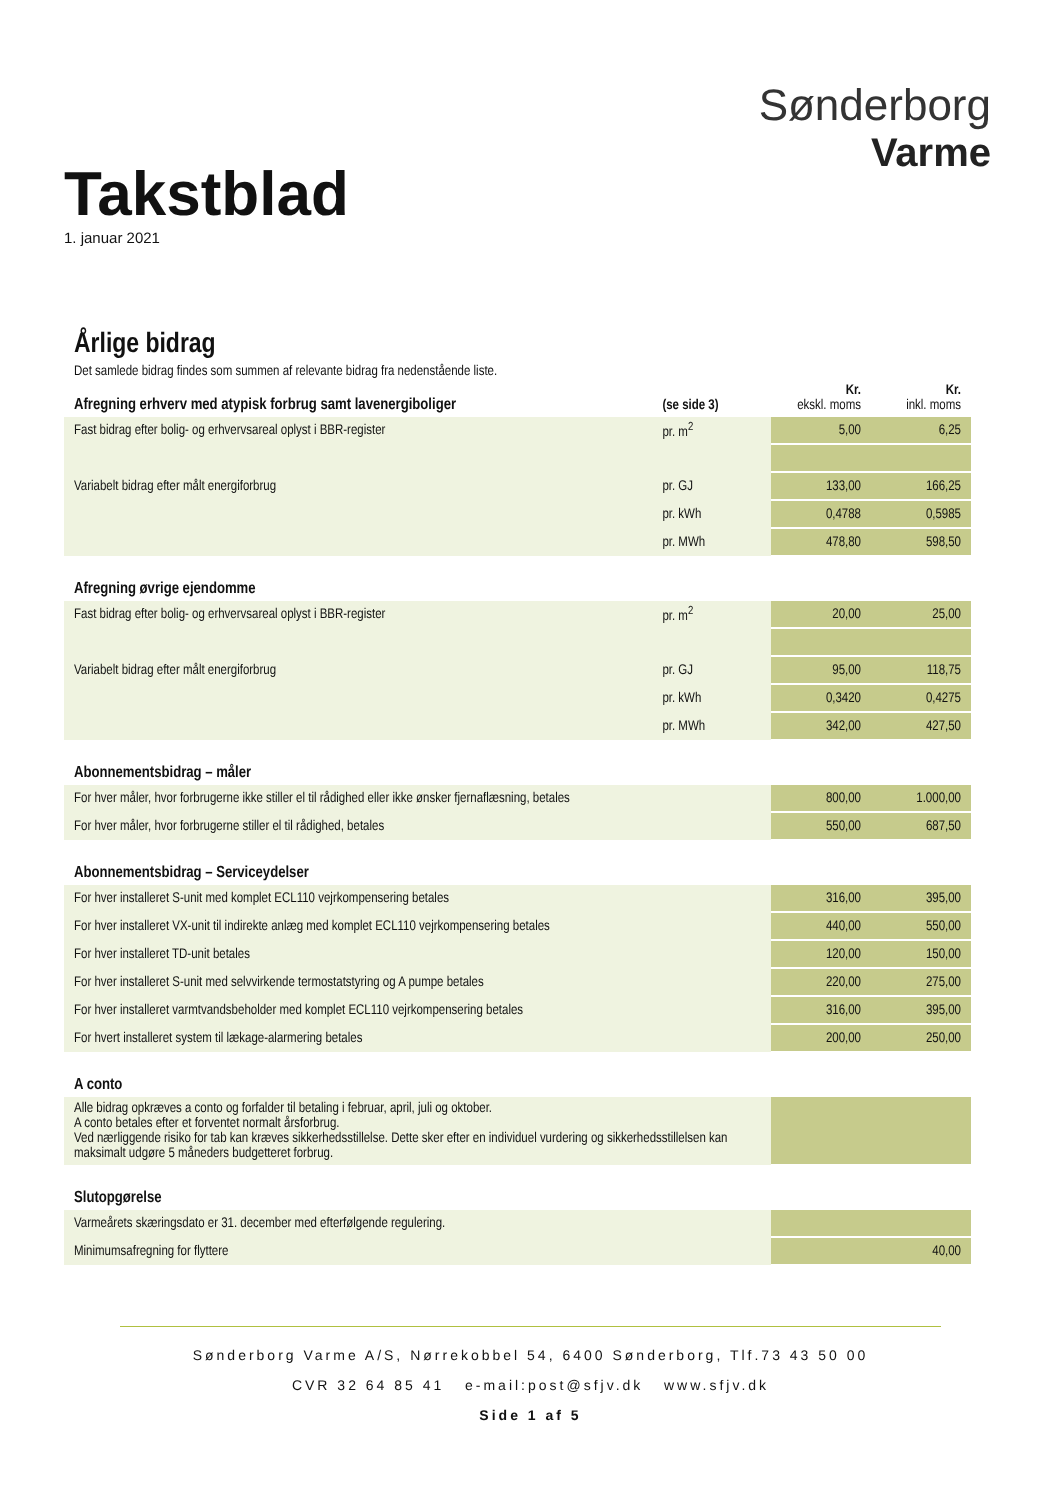Takstblad
1. januar 2021
Sønderborg
Varme
Årlige bidrag
Det samlede bidrag findes som summen af relevante bidrag fra nedenstående liste.
| Afregning erhverv med atypisk forbrug samt lavenergiboliger | (se side 3) | Kr. ekskl. moms | Kr. inkl. moms |
| Fast bidrag efter bolig- og erhvervsareal oplyst i BBR-register | pr. m<sup>2</sup> | 5,00 | 6,25 |
| Variabelt bidrag efter målt energiforbrug | pr. GJ | 133,00 | 166,25 |
| | pr. kWh | 0,4788 | 0,5985 |
| | pr. MWh | 478,80 | 598,50 |
| Afregning øvrige ejendomme | | | |
| Fast bidrag efter bolig- og erhvervsareal oplyst i BBR-register | pr. m<sup>2</sup> | 20,00 | 25,00 |
| Variabelt bidrag efter målt energiforbrug | pr. GJ | 95,00 | 118,75 |
| | pr. kWh | 0,3420 | 0,4275 |
| | pr. MWh | 342,00 | 427,50 |
| Abonnementsbidrag – måler | | | |
| For hver måler, hvor forbrugerne ikke stiller el til rådighed eller ikke ønsker fjernaflæsning, betales | | 800,00 | 1.000,00 |
| For hver måler, hvor forbrugerne stiller el til rådighed, betales | | 550,00 | 687,50 |
| Abonnementsbidrag – Serviceydelser | | | |
| For hver installeret S-unit med komplet ECL110 vejrkompensering betales | | 316,00 | 395,00 |
| For hver installeret VX-unit til indirekte anlæg med komplet ECL110 vejrkompensering betales | | 440,00 | 550,00 |
| For hver installeret TD-unit betales | | 120,00 | 150,00 |
| For hver installeret S-unit med selvvirkende termostatstyring og A pumpe betales | | 220,00 | 275,00 |
| For hver installeret varmtvandsbeholder med komplet ECL110 vejrkompensering betales | | 316,00 | 395,00 |
| For hvert installeret system til lækage-alarmering betales | | 200,00 | 250,00 |
| A conto | | | |
| Alle bidrag opkræves a conto og forfalder til betaling i februar, april, juli og oktober. A conto betales efter et forventet normalt årsforbrug. Ved nærliggende risiko for tab kan kræves sikkerhedsstillelse. Dette sker efter en individuel vurdering og sikkerhedsstillelsen kan maksimalt udgøre 5 måneders budgetteret forbrug. | | | |
| Slutopgørelse | | | |
| Varmeårets skæringsdato er 31. december med efterfølgende regulering. | | | |
| Minimumsafregning for flyttere | | | 40,00 |
Sønderborg Varme A/S, Nørrekobbel 54, 6400 Sønderborg, Tlf.73 43 50 00
CVR 32 64 85 41 e-mail:post@sfjv.dk www.sfjv.dk
Side 1 af 5